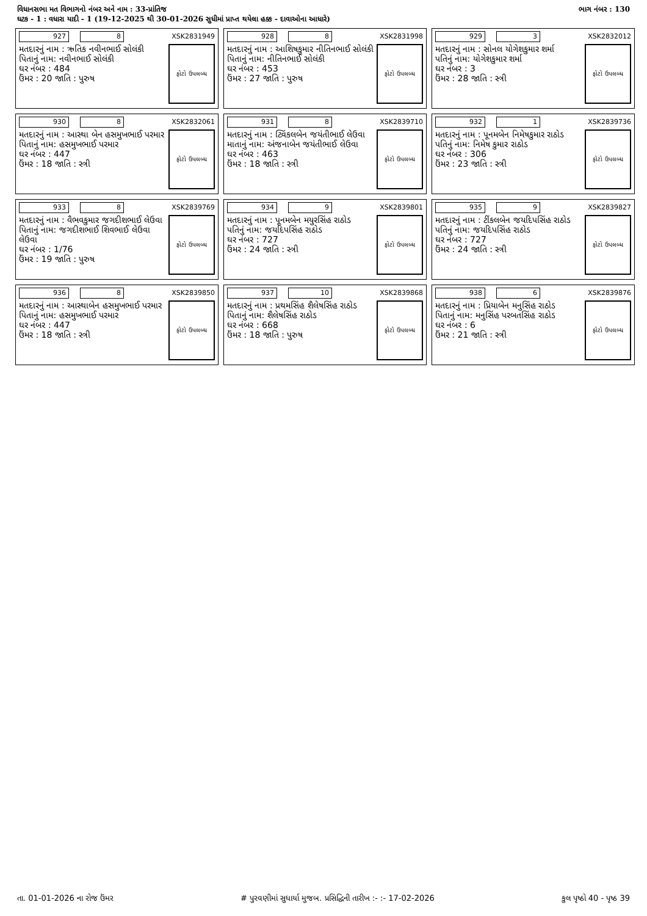વિધાનસભા મત વિભાગનો નંબર અને નામ : 33-પ્રાંતિજ ભાગ નંબર : 130
ઘટક - 1 : વધારા યાદી - 1 (19-12-2025 થી 30-01-2026 સુધીમાં પ્રાપ્ત થયેલા હક્ક - દાવાઓના આધારે)
927 8 XSK2831949
મતદારનું નામ : ઋતિક નવીનભાઈ સોલંકી
પિતાનું નામ: નવીનભાઈ સોલંકી
ઘર નંબર : 484
ઉંમર : 20 જાતિ : પુરુષ
ફોટો ઉપલબ્ધ
928 8 XSK2831998
મતદારનું નામ : આશિષકુમાર નીતિનભાઈ સોલંકી
પિતાનું નામ: નીતિનભાઈ સોલંકી
ઘર નંબર : 453
ઉંમર : 27 જાતિ : પુરુષ
ફોટો ઉપલબ્ધ
929 3 XSK2832012
મતદારનું નામ : સોનલ યોગેશકુમાર શર્મા
પતિનું નામ: યોગેશકુમાર શર્મા
ઘર નંબર : 3
ઉંમર : 28 જાતિ : સ્ત્રી
ફોટો ઉપલબ્ધ
930 8 XSK2832061
મતદારનું નામ : આસ્થા બેન હસમુખભાઈ પરમાર
પિતાનું નામ: હસમુખભાઈ પરમાર
ઘર નંબર : 447
ઉંમર : 18 જાતિ : સ્ત્રી
ફોટો ઉપલબ્ધ
931 8 XSK2839710
મતદારનું નામ : ટ્વિંકલબેન જયંતીભાઈ લેઉવા
માતાનું નામ: અંજનાબેન જયંતીભાઈ લેઉવા
ઘર નંબર : 463
ઉંમર : 18 જાતિ : સ્ત્રી
ફોટો ઉપલબ્ધ
932 1 XSK2839736
મતદારનું નામ : પૂનમબેન નિમેષકુમાર રાઠોડ
પતિનું નામ: નિમેષ કુમાર રાઠોડ
ઘર નંબર : 306
ઉંમર : 23 જાતિ : સ્ત્રી
ફોટો ઉપલબ્ધ
933 8 XSK2839769
મતદારનું નામ : વૈભવકુમાર જગદીશભાઈ લેઉવા
પિતાનું નામ: જગદીશભાઈ શિવભાઈ લેઉવા લેઉવા
ઘર નંબર : 1/76
ઉંમર : 19 જાતિ : પુરુષ
ફોટો ઉપલબ્ધ
934 9 XSK2839801
મતદારનું નામ : પૂનમબેન મયુરસિંહ રાઠોડ
પતિનું નામ: જયદિપસિંહ રાઠોડ
ઘર નંબર : 727
ઉંમર : 24 જાતિ : સ્ત્રી
ફોટો ઉપલબ્ધ
935 9 XSK2839827
મતદારનું નામ : ટીંકલબેન જયદિપસિંહ રાઠોડ
પતિનું નામ: જયદિપસિંહ રાઠોડ
ઘર નંબર : 727
ઉંમર : 24 જાતિ : સ્ત્રી
ફોટો ઉપલબ્ધ
936 8 XSK2839850
મતદારનું નામ : આસ્થાબેન હસમુખભાઈ પરમાર
પિતાનું નામ: હસમુખભાઈ પરમાર
ઘર નંબર : 447
ઉંમર : 18 જાતિ : સ્ત્રી
ફોટો ઉપલબ્ધ
937 10 XSK2839868
મતદારનું નામ : પ્રથમસિંહ શૈલેષસિંહ રાઠોડ
પિતાનું નામ: શૈલેષસિંહ રાઠોડ
ઘર નંબર : 668
ઉંમર : 18 જાતિ : પુરુષ
ફોટો ઉપલબ્ધ
938 6 XSK2839876
મતદારનું નામ : પ્રિયાબેન મનુસિંહ રાઠોડ
પિતાનું નામ: મનુસિંહ પરબતસિંહ રાઠોડ
ઘર નંબર : 6
ઉંમર : 21 જાતિ : સ્ત્રી
ફોટો ઉપલબ્ધ
તા. 01-01-2026 ના રોજ ઉંમર # પુરવણીમાં સુધાર્યા મુજબ. પ્રસિદ્ધિની તારીખ :- :- 17-02-2026 કુલ પૃષ્ઠો 40 - પૃષ્ઠ 39